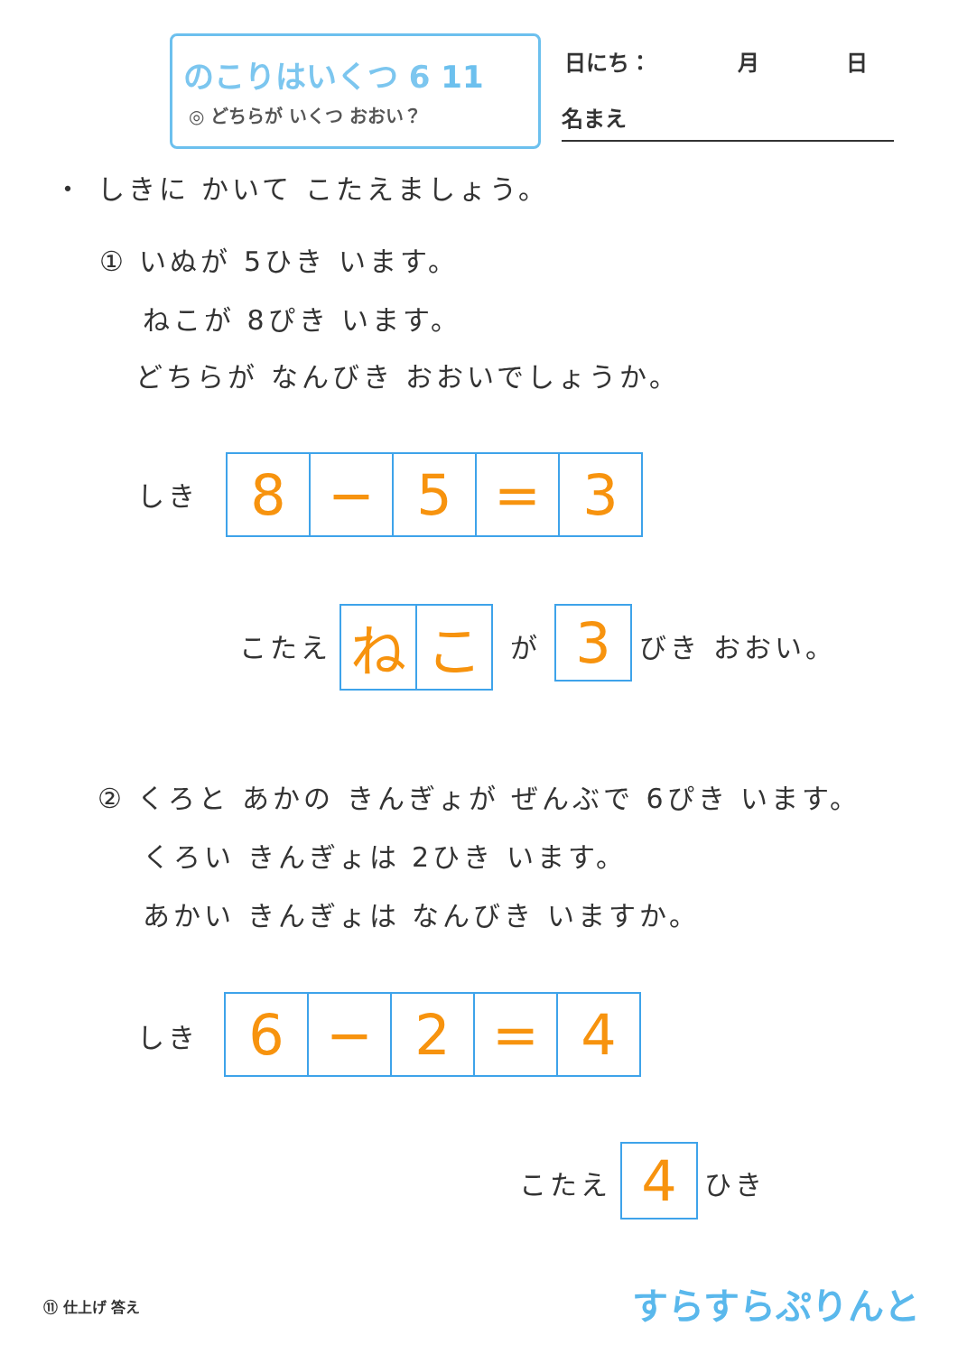のこりはいくつ 6 11
◎ どちらが いくつ おおい？
日にち：　　　　月　　　　日
名まえ
・ しきに かいて こたえましょう。
① いぬが 5ひき います。
ねこが 8ぴき います。
どちらが なんびき おおいでしょうか。
しき
| 8 | − | 5 | = | 3 |
こたえ
| ね | こ |
が
| 3 |
びき おおい。
② くろと あかの きんぎょが ぜんぶで 6ぴき います。
くろい きんぎょは 2ひき います。
あかい きんぎょは なんびき いますか。
しき
| 6 | − | 2 | = | 4 |
こたえ
| 4 |
ひき
⑪ 仕上げ 答え すらすらぷりんと